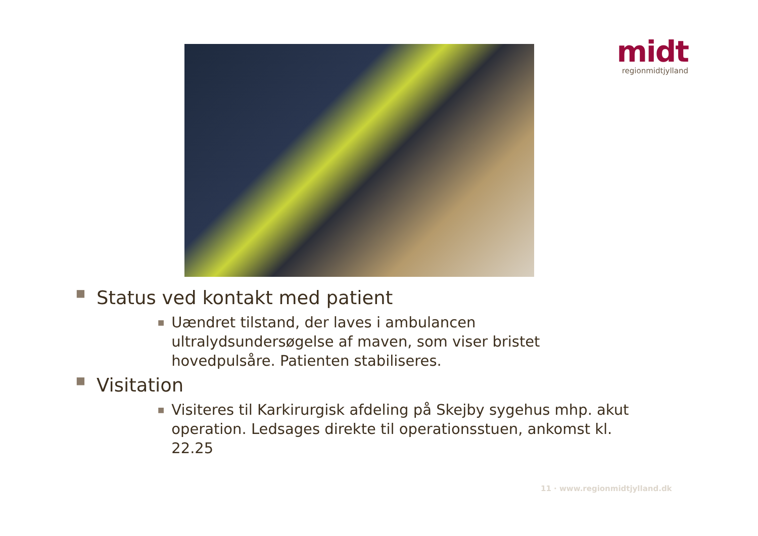midt
regionmidtjylland
■ Status ved kontakt med patient
■ Uændret tilstand, der laves i ambulancen ultralydsundersøgelse af maven, som viser bristet hovedpulsåre. Patienten stabiliseres.
■ Visitation
■ Visiteres til Karkirurgisk afdeling på Skejby sygehus mhp. akut operation. Ledsages direkte til operationsstuen, ankomst kl. 22.25
11 · www.regionmidtjylland.dk